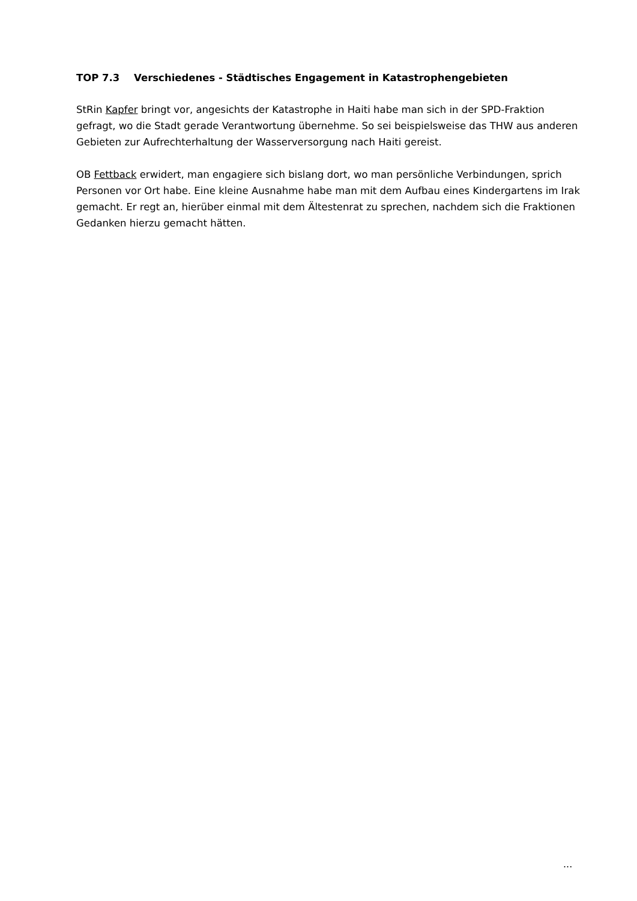TOP 7.3 Verschiedenes - Städtisches Engagement in Katastrophengebieten
StRin Kapfer bringt vor, angesichts der Katastrophe in Haiti habe man sich in der SPD-Fraktion gefragt, wo die Stadt gerade Verantwortung übernehme. So sei beispielsweise das THW aus anderen Gebieten zur Aufrechterhaltung der Wasserversorgung nach Haiti gereist.
OB Fettback erwidert, man engagiere sich bislang dort, wo man persönliche Verbindungen, sprich Personen vor Ort habe. Eine kleine Ausnahme habe man mit dem Aufbau eines Kindergartens im Irak gemacht. Er regt an, hierüber einmal mit dem Ältestenrat zu sprechen, nachdem sich die Fraktionen Gedanken hierzu gemacht hätten.
...